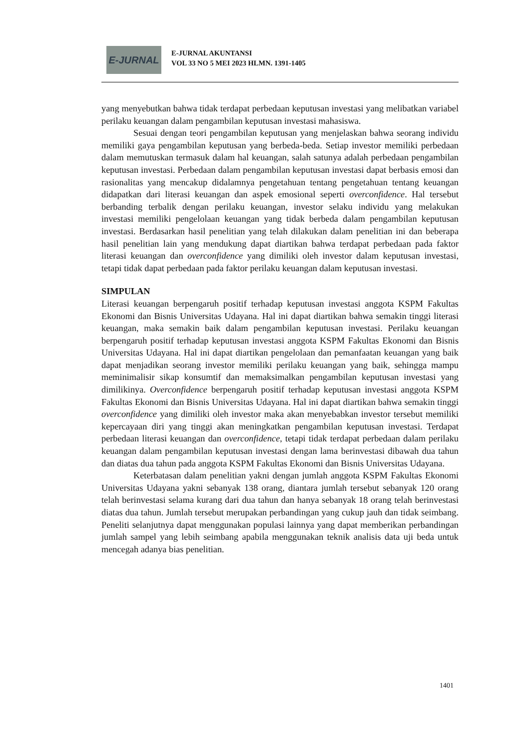E-JURNAL
E-JURNAL AKUNTANSI
VOL 33 NO 5 MEI 2023 HLMN. 1391-1405
yang menyebutkan bahwa tidak terdapat perbedaan keputusan investasi yang melibatkan variabel perilaku keuangan dalam pengambilan keputusan investasi mahasiswa.
Sesuai dengan teori pengambilan keputusan yang menjelaskan bahwa seorang individu memiliki gaya pengambilan keputusan yang berbeda-beda. Setiap investor memiliki perbedaan dalam memutuskan termasuk dalam hal keuangan, salah satunya adalah perbedaan pengambilan keputusan investasi. Perbedaan dalam pengambilan keputusan investasi dapat berbasis emosi dan rasionalitas yang mencakup didalamnya pengetahuan tentang pengetahuan tentang keuangan didapatkan dari literasi keuangan dan aspek emosional seperti overconfidence. Hal tersebut berbanding terbalik dengan perilaku keuangan, investor selaku individu yang melakukan investasi memiliki pengelolaan keuangan yang tidak berbeda dalam pengambilan keputusan investasi. Berdasarkan hasil penelitian yang telah dilakukan dalam penelitian ini dan beberapa hasil penelitian lain yang mendukung dapat diartikan bahwa terdapat perbedaan pada faktor literasi keuangan dan overconfidence yang dimiliki oleh investor dalam keputusan investasi, tetapi tidak dapat perbedaan pada faktor perilaku keuangan dalam keputusan investasi.
SIMPULAN
Literasi keuangan berpengaruh positif terhadap keputusan investasi anggota KSPM Fakultas Ekonomi dan Bisnis Universitas Udayana. Hal ini dapat diartikan bahwa semakin tinggi literasi keuangan, maka semakin baik dalam pengambilan keputusan investasi. Perilaku keuangan berpengaruh positif terhadap keputusan investasi anggota KSPM Fakultas Ekonomi dan Bisnis Universitas Udayana. Hal ini dapat diartikan pengelolaan dan pemanfaatan keuangan yang baik dapat menjadikan seorang investor memiliki perilaku keuangan yang baik, sehingga mampu meminimalisir sikap konsumtif dan memaksimalkan pengambilan keputusan investasi yang dimilikinya. Overconfidence berpengaruh positif terhadap keputusan investasi anggota KSPM Fakultas Ekonomi dan Bisnis Universitas Udayana. Hal ini dapat diartikan bahwa semakin tinggi overconfidence yang dimiliki oleh investor maka akan menyebabkan investor tersebut memiliki kepercayaan diri yang tinggi akan meningkatkan pengambilan keputusan investasi. Terdapat perbedaan literasi keuangan dan overconfidence, tetapi tidak terdapat perbedaan dalam perilaku keuangan dalam pengambilan keputusan investasi dengan lama berinvestasi dibawah dua tahun dan diatas dua tahun pada anggota KSPM Fakultas Ekonomi dan Bisnis Universitas Udayana.
Keterbatasan dalam penelitian yakni dengan jumlah anggota KSPM Fakultas Ekonomi Universitas Udayana yakni sebanyak 138 orang, diantara jumlah tersebut sebanyak 120 orang telah berinvestasi selama kurang dari dua tahun dan hanya sebanyak 18 orang telah berinvestasi diatas dua tahun. Jumlah tersebut merupakan perbandingan yang cukup jauh dan tidak seimbang. Peneliti selanjutnya dapat menggunakan populasi lainnya yang dapat memberikan perbandingan jumlah sampel yang lebih seimbang apabila menggunakan teknik analisis data uji beda untuk mencegah adanya bias penelitian.
1401